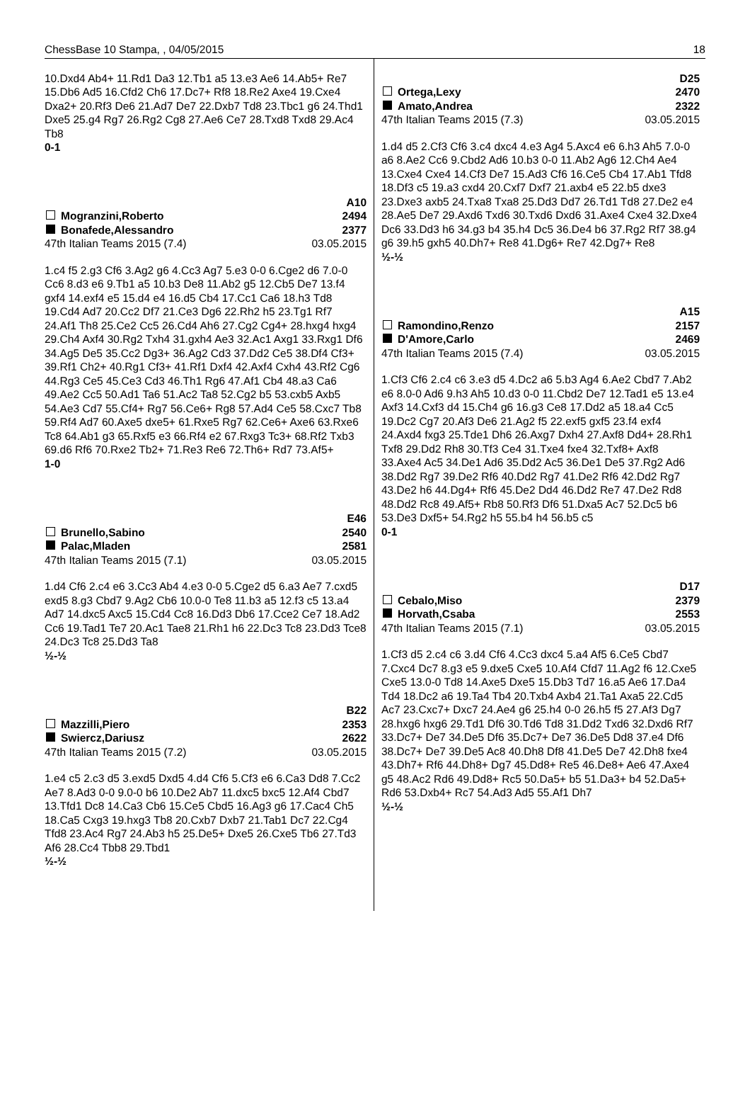ChessBase 10 Stampa, , 04/05/2015 18
10.Dxd4 Ab4+ 11.Rd1 Da3 12.Tb1 a5 13.e3 Ae6 14.Ab5+ Re7 15.Db6 Ad5 16.Cfd2 Ch6 17.Dc7+ Rf8 18.Re2 Axe4 19.Cxe4 Dxa2+ 20.Rf3 De6 21.Ad7 De7 22.Dxb7 Td8 23.Tbc1 g6 24.Thd1 Dxe5 25.g4 Rg7 26.Rg2 Cg8 27.Ae6 Ce7 28.Txd8 Txd8 29.Ac4 Tb8
0-1
A10
Mogranzini,Roberto 2494
Bonafede,Alessandro 2377
47th Italian Teams 2015 (7.4) 03.05.2015
1.c4 f5 2.g3 Cf6 3.Ag2 g6 4.Cc3 Ag7 5.e3 0-0 6.Cge2 d6 7.0-0 Cc6 8.d3 e6 9.Tb1 a5 10.b3 De8 11.Ab2 g5 12.Cb5 De7 13.f4 gxf4 14.exf4 e5 15.d4 e4 16.d5 Cb4 17.Cc1 Ca6 18.h3 Td8 19.Cd4 Ad7 20.Cc2 Df7 21.Ce3 Dg6 22.Rh2 h5 23.Tg1 Rf7 24.Af1 Th8 25.Ce2 Cc5 26.Cd4 Ah6 27.Cg2 Cg4+ 28.hxg4 hxg4 29.Ch4 Axf4 30.Rg2 Txh4 31.gxh4 Ae3 32.Ac1 Axg1 33.Rxg1 Df6 34.Ag5 De5 35.Cc2 Dg3+ 36.Ag2 Cd3 37.Dd2 Ce5 38.Df4 Cf3+ 39.Rf1 Ch2+ 40.Rg1 Cf3+ 41.Rf1 Dxf4 42.Axf4 Cxh4 43.Rf2 Cg6 44.Rg3 Ce5 45.Ce3 Cd3 46.Th1 Rg6 47.Af1 Cb4 48.a3 Ca6 49.Ae2 Cc5 50.Ad1 Ta6 51.Ac2 Ta8 52.Cg2 b5 53.cxb5 Axb5 54.Ae3 Cd7 55.Cf4+ Rg7 56.Ce6+ Rg8 57.Ad4 Ce5 58.Cxc7 Tb8 59.Rf4 Ad7 60.Axe5 dxe5+ 61.Rxe5 Rg7 62.Ce6+ Axe6 63.Rxe6 Tc8 64.Ab1 g3 65.Rxf5 e3 66.Rf4 e2 67.Rxg3 Tc3+ 68.Rf2 Txb3 69.d6 Rf6 70.Rxe2 Tb2+ 71.Re3 Re6 72.Th6+ Rd7 73.Af5+
1-0
E46
Brunello,Sabino 2540
Palac,Mladen 2581
47th Italian Teams 2015 (7.1) 03.05.2015
1.d4 Cf6 2.c4 e6 3.Cc3 Ab4 4.e3 0-0 5.Cge2 d5 6.a3 Ae7 7.cxd5 exd5 8.g3 Cbd7 9.Ag2 Cb6 10.0-0 Te8 11.b3 a5 12.f3 c5 13.a4 Ad7 14.dxc5 Axc5 15.Cd4 Cc8 16.Dd3 Db6 17.Cce2 Ce7 18.Ad2 Cc6 19.Tad1 Te7 20.Ac1 Tae8 21.Rh1 h6 22.Dc3 Tc8 23.Dd3 Tce8 24.Dc3 Tc8 25.Dd3 Ta8
½-½
B22
Mazzilli,Piero 2353
Swiercz,Dariusz 2622
47th Italian Teams 2015 (7.2) 03.05.2015
1.e4 c5 2.c3 d5 3.exd5 Dxd5 4.d4 Cf6 5.Cf3 e6 6.Ca3 Dd8 7.Cc2 Ae7 8.Ad3 0-0 9.0-0 b6 10.De2 Ab7 11.dxc5 bxc5 12.Af4 Cbd7 13.Tfd1 Dc8 14.Ca3 Cb6 15.Ce5 Cbd5 16.Ag3 g6 17.Cac4 Ch5 18.Ca5 Cxg3 19.hxg3 Tb8 20.Cxb7 Dxb7 21.Tab1 Dc7 22.Cg4 Tfd8 23.Ac4 Rg7 24.Ab3 h5 25.De5+ Dxe5 26.Cxe5 Tb6 27.Td3 Af6 28.Cc4 Tbb8 29.Tbd1
½-½
D25
Ortega,Lexy 2470
Amato,Andrea 2322
47th Italian Teams 2015 (7.3) 03.05.2015
1.d4 d5 2.Cf3 Cf6 3.c4 dxc4 4.e3 Ag4 5.Axc4 e6 6.h3 Ah5 7.0-0 a6 8.Ae2 Cc6 9.Cbd2 Ad6 10.b3 0-0 11.Ab2 Ag6 12.Ch4 Ae4 13.Cxe4 Cxe4 14.Cf3 De7 15.Ad3 Cf6 16.Ce5 Cb4 17.Ab1 Tfd8 18.Df3 c5 19.a3 cxd4 20.Cxf7 Dxf7 21.axb4 e5 22.b5 dxe3 23.Dxe3 axb5 24.Txa8 Txa8 25.Dd3 Dd7 26.Td1 Td8 27.De2 e4 28.Ae5 De7 29.Axd6 Txd6 30.Txd6 Dxd6 31.Axe4 Cxe4 32.Dxe4 Dc6 33.Dd3 h6 34.g3 b4 35.h4 Dc5 36.De4 b6 37.Rg2 Rf7 38.g4 g6 39.h5 gxh5 40.Dh7+ Re8 41.Dg6+ Re7 42.Dg7+ Re8
½-½
A15
Ramondino,Renzo 2157
D'Amore,Carlo 2469
47th Italian Teams 2015 (7.4) 03.05.2015
1.Cf3 Cf6 2.c4 c6 3.e3 d5 4.Dc2 a6 5.b3 Ag4 6.Ae2 Cbd7 7.Ab2 e6 8.0-0 Ad6 9.h3 Ah5 10.d3 0-0 11.Cbd2 De7 12.Tad1 e5 13.e4 Axf3 14.Cxf3 d4 15.Ch4 g6 16.g3 Ce8 17.Dd2 a5 18.a4 Cc5 19.Dc2 Cg7 20.Af3 De6 21.Ag2 f5 22.exf5 gxf5 23.f4 exf4 24.Axd4 fxg3 25.Tde1 Dh6 26.Axg7 Dxh4 27.Axf8 Dd4+ 28.Rh1 Txf8 29.Dd2 Rh8 30.Tf3 Ce4 31.Txe4 fxe4 32.Txf8+ Axf8 33.Axe4 Ac5 34.De1 Ad6 35.Dd2 Ac5 36.De1 De5 37.Rg2 Ad6 38.Dd2 Rg7 39.De2 Rf6 40.Dd2 Rg7 41.De2 Rf6 42.Dd2 Rg7 43.De2 h6 44.Dg4+ Rf6 45.De2 Dd4 46.Dd2 Re7 47.De2 Rd8 48.Dd2 Rc8 49.Af5+ Rb8 50.Rf3 Df6 51.Dxa5 Ac7 52.Dc5 b6 53.De3 Dxf5+ 54.Rg2 h5 55.b4 h4 56.b5 c5
0-1
D17
Cebalo,Miso 2379
Horvath,Csaba 2553
47th Italian Teams 2015 (7.1) 03.05.2015
1.Cf3 d5 2.c4 c6 3.d4 Cf6 4.Cc3 dxc4 5.a4 Af5 6.Ce5 Cbd7 7.Cxc4 Dc7 8.g3 e5 9.dxe5 Cxe5 10.Af4 Cfd7 11.Ag2 f6 12.Cxe5 Cxe5 13.0-0 Td8 14.Axe5 Dxe5 15.Db3 Td7 16.a5 Ae6 17.Da4 Td4 18.Dc2 a6 19.Ta4 Tb4 20.Txb4 Axb4 21.Ta1 Axa5 22.Cd5 Ac7 23.Cxc7+ Dxc7 24.Ae4 g6 25.h4 0-0 26.h5 f5 27.Af3 Dg7 28.hxg6 hxg6 29.Td1 Df6 30.Td6 Td8 31.Dd2 Txd6 32.Dxd6 Rf7 33.Dc7+ De7 34.De5 Df6 35.Dc7+ De7 36.De5 Dd8 37.e4 Df6 38.Dc7+ De7 39.De5 Ac8 40.Dh8 Df8 41.De5 De7 42.Dh8 fxe4 43.Dh7+ Rf6 44.Dh8+ Dg7 45.Dd8+ Re5 46.De8+ Ae6 47.Axe4 g5 48.Ac2 Rd6 49.Dd8+ Rc5 50.Da5+ b5 51.Da3+ b4 52.Da5+ Rd6 53.Dxb4+ Rc7 54.Ad3 Ad5 55.Af1 Dh7
½-½